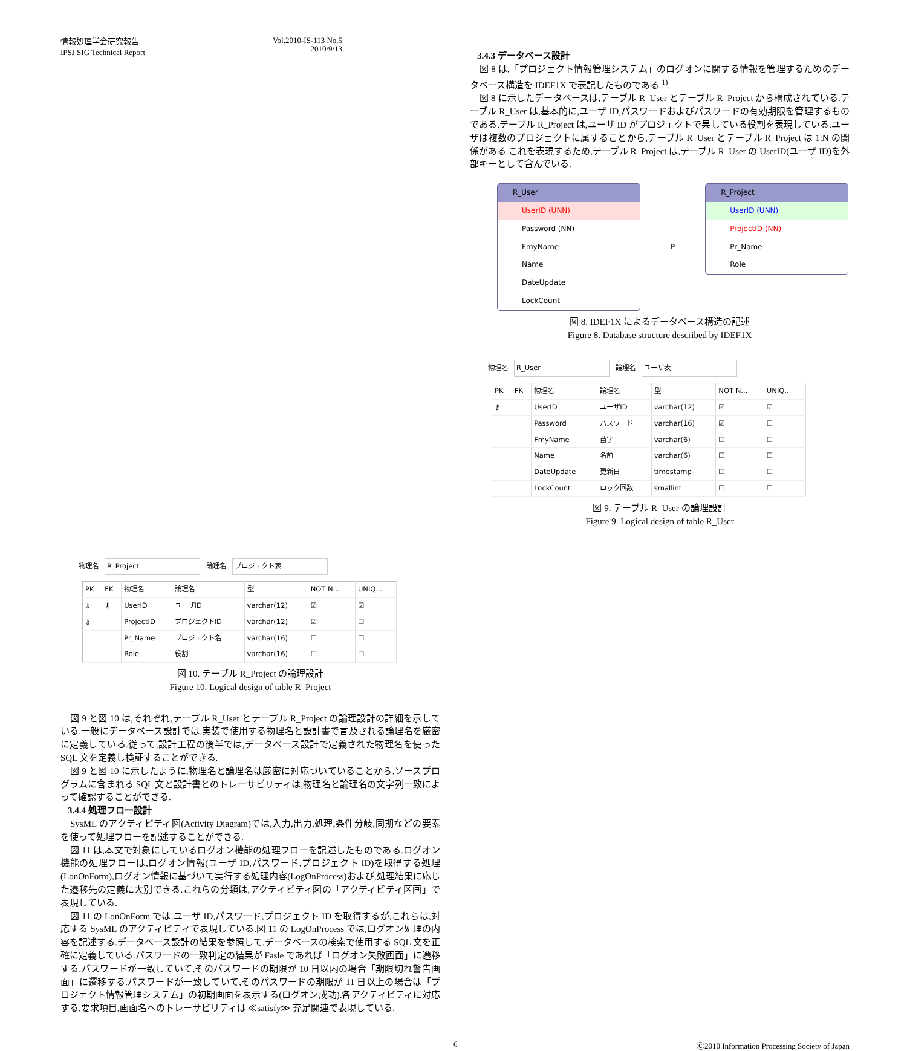情報処理学会研究報告
IPSJ SIG Technical Report
Vol.2010-IS-113 No.5
2010/9/13
3.4.3 データベース設計
図 8 は,「プロジェクト情報管理システム」のログオンに関する情報を管理するためのデータベース構造を IDEF1X で表記したものである <sup>1)</sup>.
図 8 に示したデータベースは,テーブル R_User とテーブル R_Project から構成されている.テーブル R_User は,基本的に,ユーザ ID,パスワードおよびパスワードの有効期限を管理するものである.テーブル R_Project は,ユーザ ID がプロジェクトで果している役割を表現している.ユーザは複数のプロジェクトに属することから,テーブル R_User とテーブル R_Project は 1:N の関係がある.これを表現するため,テーブル R_Project は,テーブル R_User の UserID(ユーザ ID)を外部キーとして含んでいる.
R_User
UserID (UNN)
Password (NN)
FmyName
Name
DateUpdate
LockCount
P
R_Project
UserID (UNN)
ProjectID (NN)
Pr_Name
Role
図 8. IDEF1X によるデータベース構造の記述
Figure 8. Database structure described by IDEF1X
物理名 R_User 論理名 ユーザ表
| PK | FK | 物理名 | 論理名 | 型 | NOT N... | UNIQ... |
| --- | --- | --- | --- | --- | --- | --- |
| ⚷ | | UserID | ユーザID | varchar(12) | ☑ | ☑ |
| | | Password | パスワード | varchar(16) | ☑ | ☐ |
| | | FmyName | 苗字 | varchar(6) | ☐ | ☐ |
| | | Name | 名前 | varchar(6) | ☐ | ☐ |
| | | DateUpdate | 更新日 | timestamp | ☐ | ☐ |
| | | LockCount | ロック回数 | smallint | ☐ | ☐ |
図 9. テーブル R_User の論理設計
Figure 9. Logical design of table R_User
物理名 R_Project 論理名 プロジェクト表
| PK | FK | 物理名 | 論理名 | 型 | NOT N... | UNIQ... |
| --- | --- | --- | --- | --- | --- | --- |
| ⚷ | ⚷ | UserID | ユーザID | varchar(12) | ☑ | ☑ |
| ⚷ | | ProjectID | プロジェクトID | varchar(12) | ☑ | ☐ |
| | | Pr_Name | プロジェクト名 | varchar(16) | ☐ | ☐ |
| | | Role | 役割 | varchar(16) | ☐ | ☐ |
図 10. テーブル R_Project の論理設計
Figure 10. Logical design of table R_Project
図 9 と図 10 は,それぞれ,テーブル R_User とテーブル R_Project の論理設計の詳細を示している.一般にデータベース設計では,実装で使用する物理名と設計書で言及される論理名を厳密に定義している.従って,設計工程の後半では,データベース設計で定義された物理名を使った SQL 文を定義し検証することができる.
図 9 と図 10 に示したように,物理名と論理名は厳密に対応づいていることから,ソースプログラムに含まれる SQL 文と設計書とのトレーサビリティは,物理名と論理名の文字列一致によって確認することができる.
3.4.4 処理フロー設計
SysML のアクティビティ図(Activity Diagram)では,入力,出力,処理,条件分岐,同期などの要素を使って処理フローを記述することができる.
図 11 は,本文で対象にしているログオン機能の処理フローを記述したものである.ログオン機能の処理フローは,ログオン情報(ユーザ ID,パスワード,プロジェクト ID)を取得する処理(LonOnForm),ログオン情報に基づいて実行する処理内容(LogOnProcess)および,処理結果に応じた遷移先の定義に大別できる.これらの分類は,アクティビティ図の「アクティビティ区画」で表現している.
図 11 の LonOnForm では,ユーザ ID,パスワード,プロジェクト ID を取得するが,これらは,対応する SysML のアクティビティで表現している.図 11 の LogOnProcess では,ログオン処理の内容を記述する.データベース設計の結果を参照して,データベースの検索で使用する SQL 文を正確に定義している.パスワードの一致判定の結果が Fasle であれば「ログオン失敗画面」に遷移する.パスワードが一致していて,そのパスワードの期限が 10 日以内の場合「期限切れ警告画面」に遷移する.パスワードが一致していて,そのパスワードの期限が 11 日以上の場合は「プロジェクト情報管理システム」の初期画面を表示する(ログオン成功).各アクティビティに対応する,要求項目,画面名へのトレーサビリティは ≪satisfy≫ 充足関連で表現している.
6 Ⓒ2010 Information Processing Society of Japan